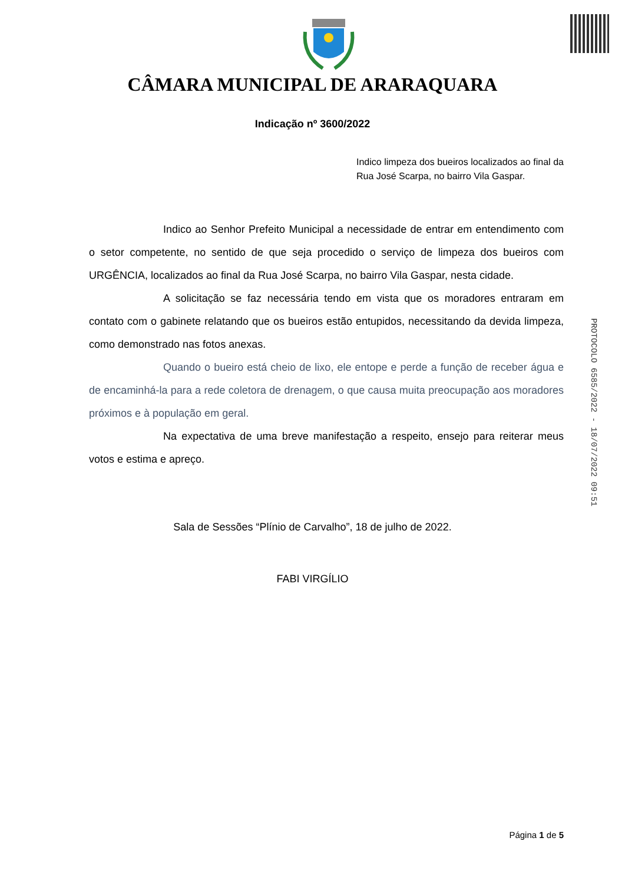CÂMARA MUNICIPAL DE ARARAQUARA
Indicação nº 3600/2022
Indico limpeza dos bueiros localizados ao final da Rua José Scarpa, no bairro Vila Gaspar.
Indico ao Senhor Prefeito Municipal a necessidade de entrar em entendimento com o setor competente, no sentido de que seja procedido o serviço de limpeza dos bueiros com URGÊNCIA, localizados ao final da Rua José Scarpa, no bairro Vila Gaspar, nesta cidade.
A solicitação se faz necessária tendo em vista que os moradores entraram em contato com o gabinete relatando que os bueiros estão entupidos, necessitando da devida limpeza, como demonstrado nas fotos anexas.
Quando o bueiro está cheio de lixo, ele entope e perde a função de receber água e de encaminhá-la para a rede coletora de drenagem, o que causa muita preocupação aos moradores próximos e à população em geral.
Na expectativa de uma breve manifestação a respeito, ensejo para reiterar meus votos e estima e apreço.
Sala de Sessões “Plínio de Carvalho”, 18 de julho de 2022.
FABI VIRGÍLIO
PROTOCOLO 6585/2022 - 18/07/2022 09:51
Página 1 de 5